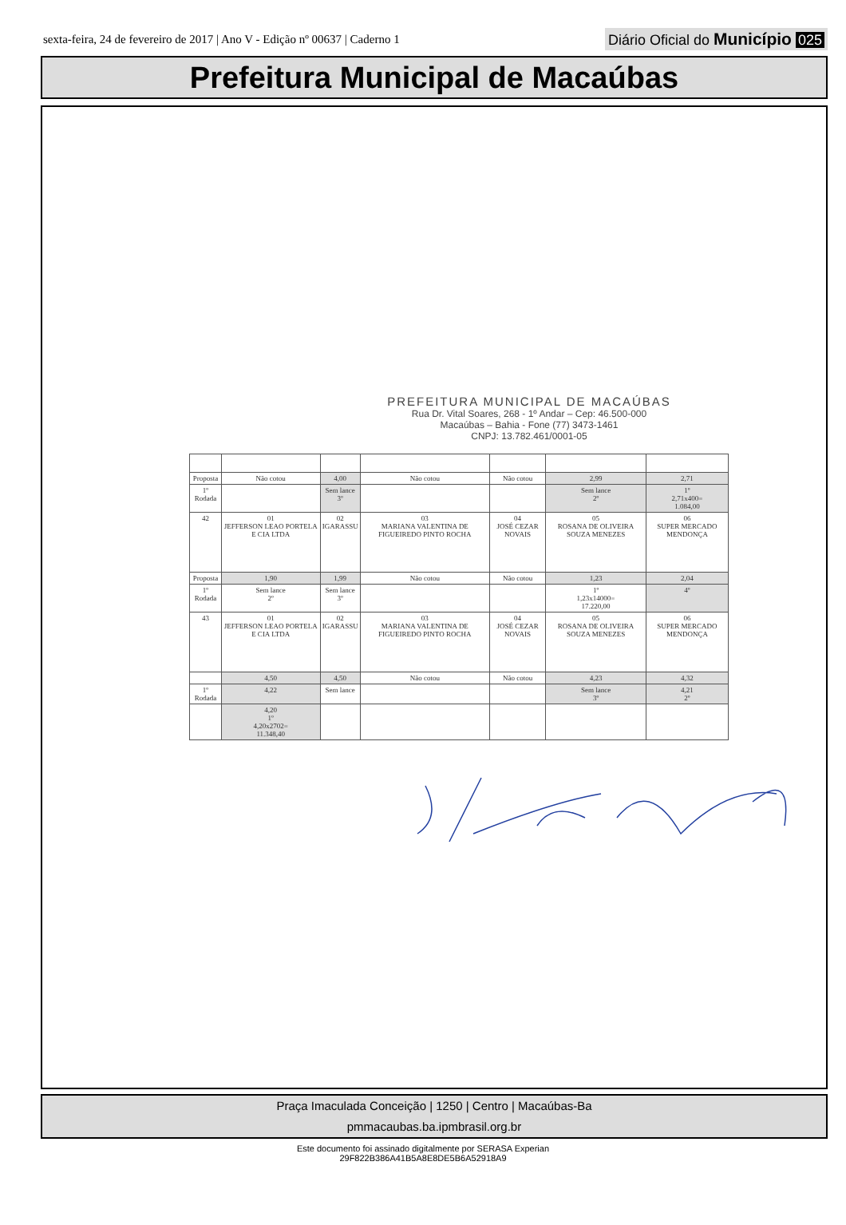sexta-feira, 24 de fevereiro de 2017 | Ano V - Edição nº 00637 | Caderno 1
Diário Oficial do Município 025
Prefeitura Municipal de Macaúbas
PREFEITURA MUNICIPAL DE MACAÚBAS
Rua Dr. Vital Soares, 268 - 1º Andar – Cep: 46.500-000
Macaúbas – Bahia - Fone (77) 3473-1461
CNPJ: 13.782.461/0001-05
| Proposta | Não cotou | 4,00 | Não cotou | Não cotou | 2,99 | 2,71 |
| 1º Rodada | | Sem lance 3º | | | Sem lance 2º | 1º 2,71x400= 1.084,00 |
| 42 | 01 JEFFERSON LEAO PORTELA E CIA LTDA | 02 IGARASSU | 03 MARIANA VALENTINA DE FIGUEIREDO PINTO ROCHA | 04 JOSÉ CEZAR NOVAIS | 05 ROSANA DE OLIVEIRA SOUZA MENEZES | 06 SUPER MERCADO MENDONÇA |
| Proposta | 1,90 | 1,99 | Não cotou | Não cotou | 1,23 | 2,04 |
| 1º Rodada | Sem lance 2º | Sem lance 3º | | | 1º 1,23x14000= 17.220,00 | 4º |
| 43 | 01 JEFFERSON LEAO PORTELA E CIA LTDA | 02 IGARASSU | 03 MARIANA VALENTINA DE FIGUEIREDO PINTO ROCHA | 04 JOSÉ CEZAR NOVAIS | 05 ROSANA DE OLIVEIRA SOUZA MENEZES | 06 SUPER MERCADO MENDONÇA |
| | 4,50 | 4,50 | Não cotou | Não cotou | 4,23 | 4,32 |
| 1º Rodada | 4,22 | Sem lance | | | Sem lance 3º | 4,21 2º |
| | 4,20 1º 4,20x2702= 11.348,40 | | | | | |
Praça Imaculada Conceição | 1250 | Centro | Macaúbas-Ba
pmmacaubas.ba.ipmbrasil.org.br
Este documento foi assinado digitalmente por SERASA Experian
29F822B386A41B5A8E8DE5B6A52918A9